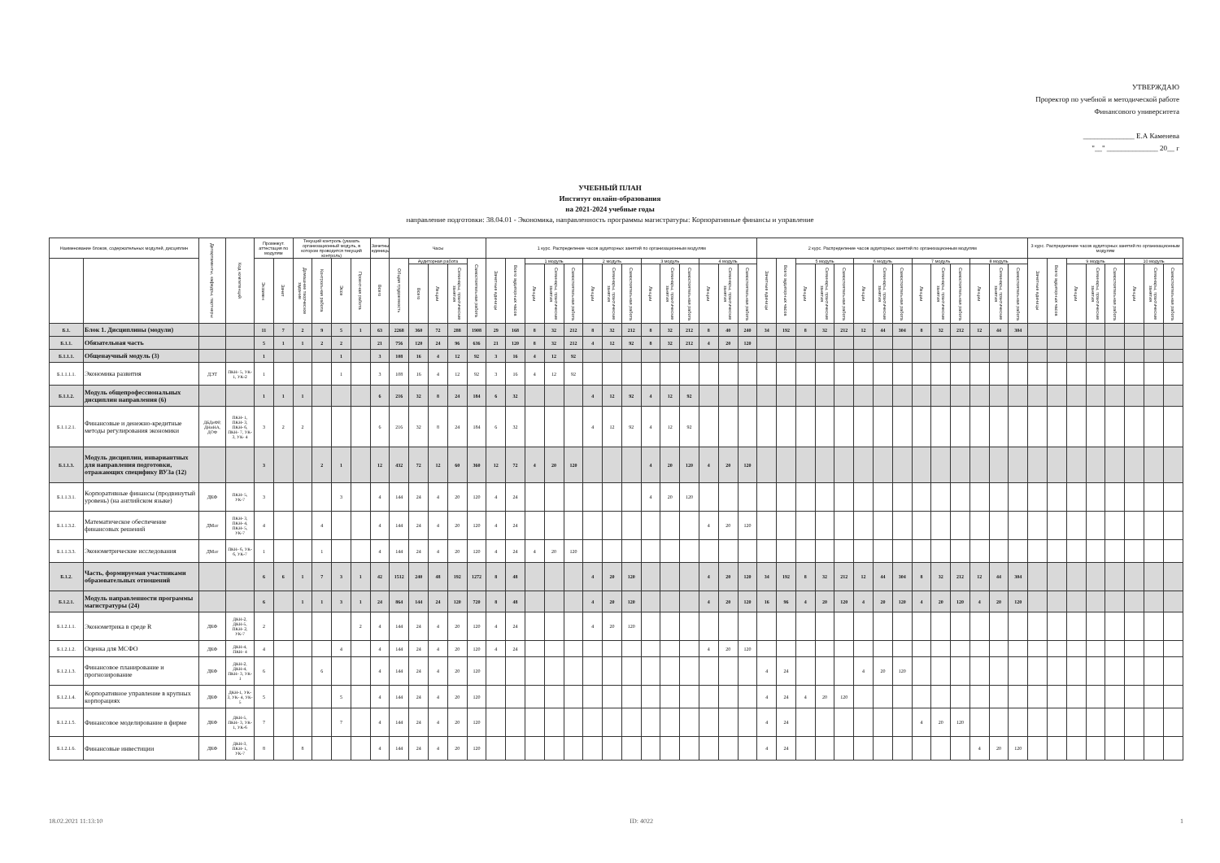УТВЕРЖДАЮ
Проректор по учебной и методической работе
Финансового университета
______________ Е.А Каменева
"__" ______________ 20__ г
УЧЕБНЫЙ ПЛАН
Институт онлайн-образования
на 2021-2024 учебные годы
направление подготовки: 38.04.01 - Экономика, направленность программы магистратуры: Корпоративные финансы и управление
| Наименование блоков, содержательных модулей, дисциплин | | Департаменты, кафедры, партнеры | Код компетенций | Промежут. аттестация по модулям | | Текущий контроль (указать организационный модуль, в котором проводится текущий контроль) | | | | Зачетные единицы | Часы | | | | | 1 курс. Распределение часов аудиторных занятий по организационным модулям | | | | | | | | | | | | | | 2 курс. Распределение часов аудиторных занятий по организационным модулям | | | | | | | | | | | | | | 3 курс. Распределение часов аудиторных занятий по организационным модулям | | | | | | | |
| --- | --- | --- | --- | --- | --- | --- | --- | --- | --- | --- | --- | --- | --- | --- | --- | --- | --- | --- | --- | --- | --- | --- | --- | --- | --- | --- | --- | --- | --- | --- | --- | --- | --- | --- | --- | --- | --- | --- | --- | --- | --- | --- | --- | --- | --- | --- | --- | --- | --- | --- | --- |
| | | | | Экзамен | Зачет | Домашнее творческое задание | Контрольная работа | Эссе | Проектная работа | Всего | Общая трудоемкость | Аудиторная работа | | | Самостоятельная работа | Зачетные единицы | Всего аудиторных часов | 1 модуль | | | 2 модуль | | | 3 модуль | | | 4 модуль | | | Зачетные единицы | Всего аудиторных часов | 5 модуль | | | 6 модуль | | | 7 модуль | | | 8 модуль | | | Зачетные единицы | Всего аудиторных часов | 9 модуль | | | 10 модуль | | |
| | | | | | | | | | | | | Всего | Лекции | Семинары, практические занятия | | | | Лекции | Семинары, практические занятия | Самостоятельная работа | Лекции | Семинары, практические занятия | Самостоятельная работа | Лекции | Семинары, практические занятия | Самостоятельная работа | Лекции | Семинары, практические занятия | Самостоятельная работа | | | Лекции | Семинары, практические занятия | Самостоятельная работа | Лекции | Семинары, практические занятия | Самостоятельная работа | Лекции | Семинары, практические занятия | Самостоятельная работа | Лекции | Семинары, практические занятия | Самостоятельная работа | | | Лекции | Семинары, практические занятия | Самостоятельная работа | Лекции | Семинары, практические занятия | Самостоятельная работа |
| Б.1. | Блок 1. Дисциплины (модули) | | | 11 | 7 | 2 | 9 | 5 | 1 | 63 | 2268 | 360 | 72 | 288 | 1908 | 29 | 168 | 8 | 32 | 212 | 8 | 32 | 212 | 8 | 32 | 212 | 8 | 40 | 240 | 34 | 192 | 8 | 32 | 212 | 12 | 44 | 304 | 8 | 32 | 212 | 12 | 44 | 304 | | | | | | | | |
| Б.1.1. | Обязательная часть | | | 5 | 1 | 1 | 2 | 2 | | 21 | 756 | 120 | 24 | 96 | 636 | 21 | 120 | 8 | 32 | 212 | 4 | 12 | 92 | 8 | 32 | 212 | 4 | 20 | 120 | | | | | | | | | | | | | | | | | | | | | | |
| Б.1.1.1. | Общенаучный модуль (3) | | | 1 | | | | 1 | | 3 | 108 | 16 | 4 | 12 | 92 | 3 | 16 | 4 | 12 | 92 | | | | | | | | | | | | | | | | | | | | | | | | | | | | | | | |
| Б.1.1.1.1. | Экономика развития | ДЭТ | ПКН- 5, УК- 1, УК-2 | 1 | | | | 1 | | 3 | 108 | 16 | 4 | 12 | 92 | 3 | 16 | 4 | 12 | 92 | | | | | | | | | | | | | | | | | | | | | | | | | | | | | | | |
| Б.1.1.2. | Модуль общепрофессиональных дисциплин направления (6) | | | 1 | 1 | 1 | | | | 6 | 216 | 32 | 8 | 24 | 184 | 6 | 32 | | | | 4 | 12 | 92 | 4 | 12 | 92 | | | | | | | | | | | | | | | | | | | | | | | | | |
| Б.1.1.2.1. | Финансовые и денежно-кредитные методы регулирования экономики | ДБДиФР, ДНиНА, ДОФ | ПКН- 1, ПКН- 3, ПКН- 6, ПКН- 7, УК- 3, УК- 4 | 3 | 2 | 2 | | | | 6 | 216 | 32 | 8 | 24 | 184 | 6 | 32 | | | | 4 | 12 | 92 | 4 | 12 | 92 | | | | | | | | | | | | | | | | | | | | | | | | | |
| Б.1.1.3. | Модуль дисциплин, инвариантных для направления подготовки, отражающих специфику ВУЗа (12) | | | 3 | | | 2 | 1 | | 12 | 432 | 72 | 12 | 60 | 360 | 12 | 72 | 4 | 20 | 120 | | | | 4 | 20 | 120 | 4 | 20 | 120 | | | | | | | | | | | | | | | | | | | | | | |
| Б.1.1.3.1. | Корпоративные финансы (продвинутый уровень) (на английском языке) | ДКФ | ПКН- 5, УК-7 | 3 | | | | 3 | | 4 | 144 | 24 | 4 | 20 | 120 | 4 | 24 | | | | | | | 4 | 20 | 120 | | | | | | | | | | | | | | | | | | | | | | | | | |
| Б.1.1.3.2. | Математическое обеспечение финансовых решений | ДМат | ПКН- 3, ПКН- 4, ПКН- 5, УК-7 | 4 | | | 4 | | | 4 | 144 | 24 | 4 | 20 | 120 | 4 | 24 | | | | | | | | | | 4 | 20 | 120 | | | | | | | | | | | | | | | | | | | | | | |
| Б.1.1.3.3. | Эконометрические исследования | ДМат | ПКН- 6, УК- 6, УК-7 | 1 | | | 1 | | | 4 | 144 | 24 | 4 | 20 | 120 | 4 | 24 | 4 | 20 | 120 | | | | | | | | | | | | | | | | | | | | | | | | | | | | | | | |
| Б.1.2. | Часть, формируемая участниками образовательных отношений | | | 6 | 6 | 1 | 7 | 3 | 1 | 42 | 1512 | 240 | 48 | 192 | 1272 | 8 | 48 | | | | 4 | 20 | 120 | | | | 4 | 20 | 120 | 34 | 192 | 8 | 32 | 212 | 12 | 44 | 304 | 8 | 32 | 212 | 12 | 44 | 304 | | | | | | | | |
| Б.1.2.1. | Модуль направленности программы магистратуры (24) | | | 6 | | 1 | 1 | 3 | 1 | 24 | 864 | 144 | 24 | 120 | 720 | 8 | 48 | | | | 4 | 20 | 120 | | | | 4 | 20 | 120 | 16 | 96 | 4 | 20 | 120 | 4 | 20 | 120 | 4 | 20 | 120 | 4 | 20 | 120 | | | | | | | | |
| Б.1.2.1.1. | Эконометрика в среде R | ДКФ | ДКН-2, ДКН-5, ПКН- 2, УК-7 | 2 | | | | | 2 | 4 | 144 | 24 | 4 | 20 | 120 | 4 | 24 | | | | 4 | 20 | 120 | | | | | | | | | | | | | | | | | | | | | | | | | | | | |
| Б.1.2.1.2. | Оценка для МСФО | ДКФ | ДКН-4, ПКН- 4 | 4 | | | | 4 | | 4 | 144 | 24 | 4 | 20 | 120 | 4 | 24 | | | | | | | | | | 4 | 20 | 120 | | | | | | | | | | | | | | | | | | | | | | |
| Б.1.2.1.3. | Финансовое планирование и прогнозирование | ДКФ | ДКН-2, ДКН-4, ПКН- 3, УК- 1 | 6 | | | 6 | | | 4 | 144 | 24 | 4 | 20 | 120 | | | | | | | | | | | | | | | 4 | 24 | | | | 4 | 20 | 120 | | | | | | | | | | | | | | |
| Б.1.2.1.4. | Корпоративное управление в крупных корпорациях | ДКФ | ДКН-1, УК- 3, УК- 4, УК- 5 | 5 | | | | 5 | | 4 | 144 | 24 | 4 | 20 | 120 | | | | | | | | | | | | | | | 4 | 24 | 4 | 20 | 120 | | | | | | | | | | | | | | | | | |
| Б.1.2.1.5. | Финансовое моделирование в фирме | ДКФ | ДКН-5, ПКН- 3, УК- 1, УК-6 | 7 | | | | 7 | | 4 | 144 | 24 | 4 | 20 | 120 | | | | | | | | | | | | | | | 4 | 24 | | | | | | | 4 | 20 | 120 | | | | | | | | | | | |
| Б.1.2.1.6. | Финансовые инвестиции | ДКФ | ДКН-3, ПКН- 1, УК-7 | 8 | | 8 | | | | 4 | 144 | 24 | 4 | 20 | 120 | | | | | | | | | | | | | | | 4 | 24 | | | | | | | | | | 4 | 20 | 120 | | | | | | | | |
18.02.2021 11:13:10 ID: 4022 1